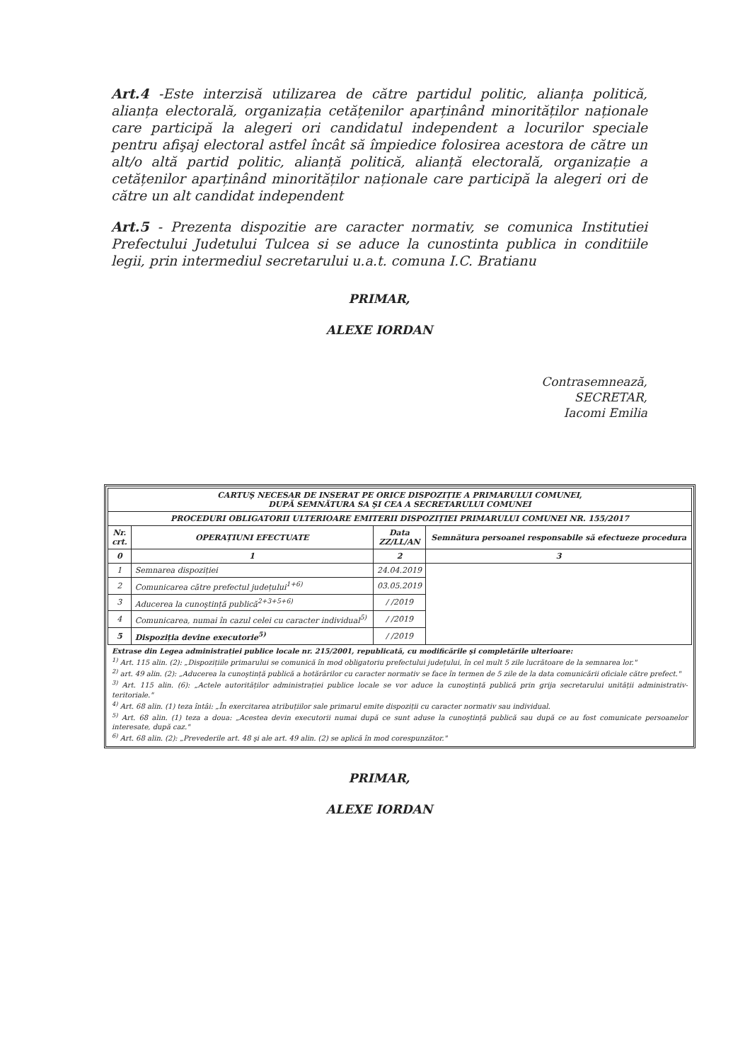Art.4 -Este interzisă utilizarea de către partidul politic, alianța politică, alianța electorală, organizația cetățenilor aparținând minorităților naționale care participă la alegeri ori candidatul independent a locurilor speciale pentru afişaj electoral astfel încât să împiedice folosirea acestora de către un alt/o altă partid politic, alianță politică, alianță electorală, organizație a cetățenilor aparținând minorităților naționale care participă la alegeri ori de către un alt candidat independent
Art.5 - Prezenta dispozitie are caracter normativ, se comunica Institutiei Prefectului Judetului Tulcea si se aduce la cunostinta publica in conditiile legii, prin intermediul secretarului u.a.t. comuna I.C. Bratianu
PRIMAR,
ALEXE IORDAN
Contrasemnează,
SECRETAR,
Iacomi Emilia
| CARTUŞ NECESAR DE INSERAT PE ORICE DISPOZIȚIE A PRIMARULUI COMUNEI, DUPĂ SEMNĂTURA SA ŞI CEA A SECRETARULUI COMUNEI | | | |
| --- | --- | --- | --- |
| PROCEDURI OBLIGATORII ULTERIOARE EMITERII DISPOZIȚIEI PRIMARULUI COMUNEI NR. 155/2017 | | | |
| Nr. crt. | OPERAȚIUNI EFECTUATE | Data ZZ/LL/AN | Semnătura persoanei responsabile să efectueze procedura |
| 0 | 1 | 2 | 3 |
| 1 | Semnarea dispoziției | 24.04.2019 | |
| 2 | Comunicarea către prefectul județului<sup>1+6)</sup> | 03.05.2019 | |
| 3 | Aducerea la cunoştință publică<sup>2+3+5+6)</sup> | / /2019 | |
| 4 | Comunicarea, numai în cazul celei cu caracter individual<sup>5)</sup> | / /2019 | |
| 5 | Dispoziția devine executorie<sup>5)</sup> | / /2019 | |
Extrase din Legea administrației publice locale nr. 215/2001, republicată, cu modificările şi completările ulterioare:
<sup>1)</sup> Art. 115 alin. (2): „Dispozițiile primarului se comunică în mod obligatoriu prefectului județului, în cel mult 5 zile lucrătoare de la semnarea lor."
<sup>2)</sup> art. 49 alin. (2): „Aducerea la cunoştință publică a hotărârilor cu caracter normativ se face în termen de 5 zile de la data comunicării oficiale către prefect."
<sup>3)</sup> Art. 115 alin. (6): „Actele autorităților administrației publice locale se vor aduce la cunoştință publică prin grija secretarului unității administrativ-teritoriale."
<sup>4)</sup> Art. 68 alin. (1) teza întâi: „În exercitarea atribuțiilor sale primarul emite dispoziții cu caracter normativ sau individual.
<sup>5)</sup> Art. 68 alin. (1) teza a doua: „Acestea devin executorii numai după ce sunt aduse la cunoştință publică sau după ce au fost comunicate persoanelor interesate, după caz."
<sup>6)</sup> Art. 68 alin. (2): „Prevederile art. 48 şi ale art. 49 alin. (2) se aplică în mod corespunzător."
PRIMAR,
ALEXE IORDAN